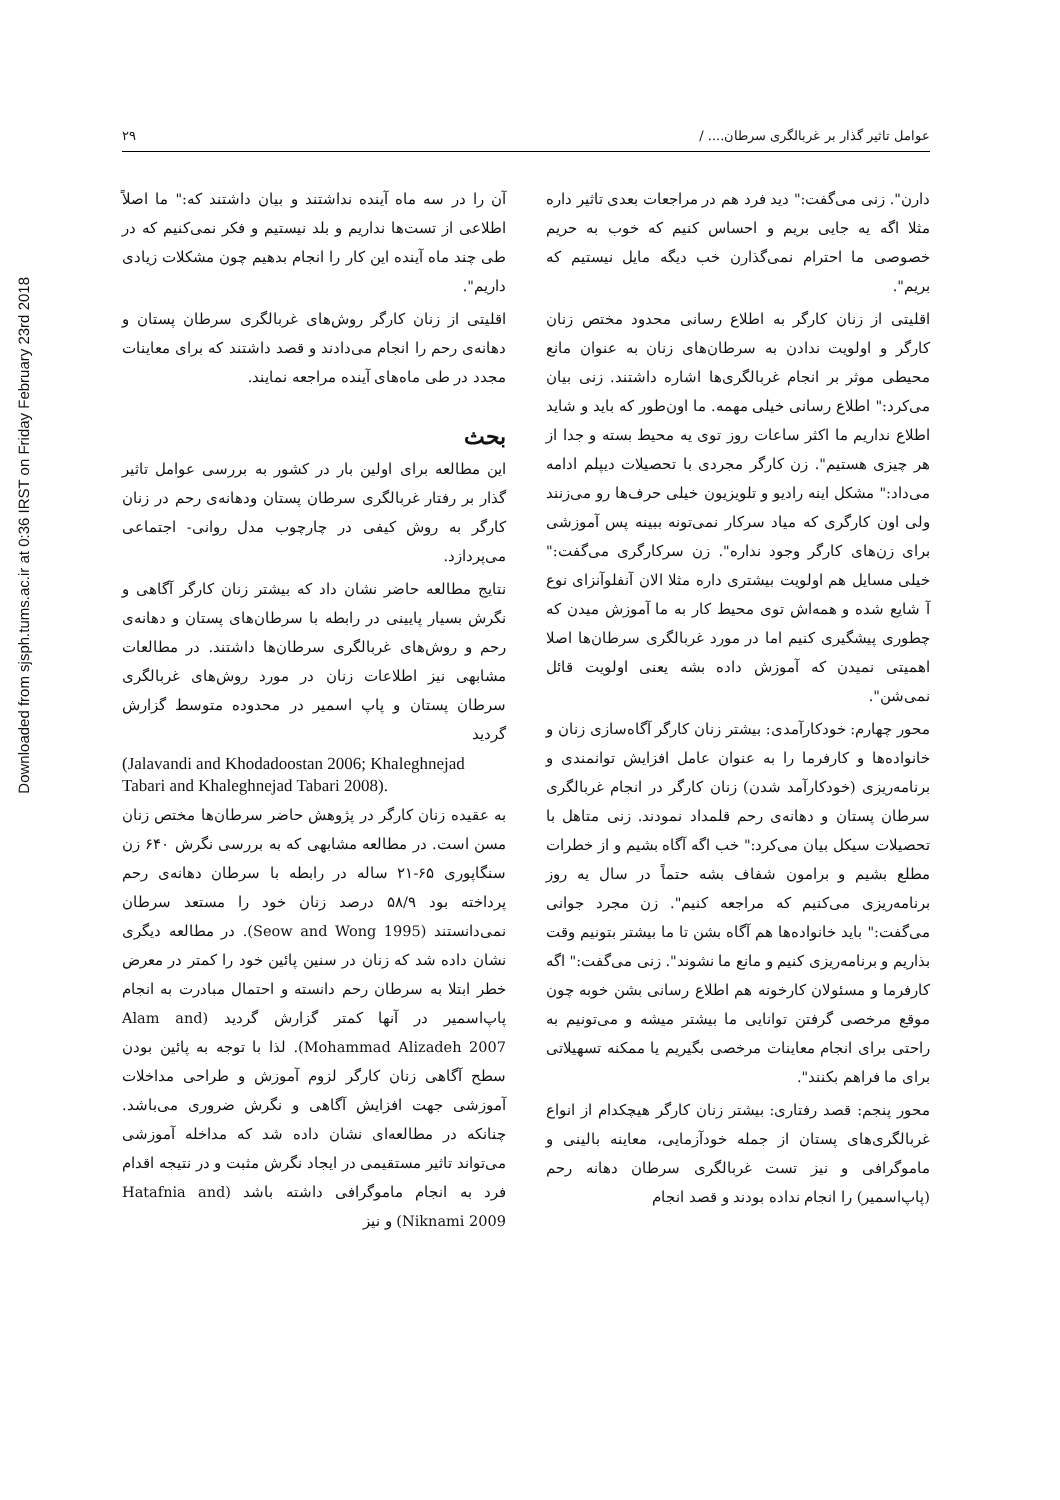Downloaded from sjsph.tums.ac.ir at 0:36 IRST on Friday February 23rd 2018
عوامل تاثیر گذار بر غربالگری سرطان.... / ۲۹
دارن". زنی می‌گفت:" دید فرد هم در مراجعات بعدی تاثیر داره مثلا اگه یه جایی بریم و احساس کنیم که خوب به حریم خصوصی ما احترام نمی‌گذارن خب دیگه مایل نیستیم که بریم".
اقلیتی از زنان کارگر به اطلاع رسانی محدود مختص زنان کارگر و اولویت ندادن به سرطان‌های زنان به عنوان مانع محیطی موثر بر انجام غربالگری‌ها اشاره داشتند. زنی بیان می‌کرد:" اطلاع رسانی خیلی مهمه. ما اون‌طور که باید و شاید اطلاع نداریم ما اکثر ساعات روز توی یه محیط بسته و جدا از هر چیزی هستیم". زن کارگر مجردی با تحصیلات دیپلم ادامه می‌داد:" مشکل اینه رادیو و تلویزیون خیلی حرف‌ها رو می‌زنند ولی اون کارگری که میاد سرکار نمی‌تونه ببینه پس آموزشی برای زن‌های کارگر وجود نداره". زن سرکارگری می‌گفت:" خیلی مسایل هم اولویت بیشتری داره مثلا الان آنفلوآنزای نوع آ شایع شده و همه‌اش توی محیط کار به ما آموزش میدن که چطوری پیشگیری کنیم اما در مورد غربالگری سرطان‌ها اصلا اهمیتی نمیدن که آموزش داده بشه یعنی اولویت قائل نمی‌شن".
محور چهارم: خودکارآمدی: بیشتر زنان کارگر آگاه‌سازی زنان و خانواده‌ها و کارفرما را به عنوان عامل افزایش توانمندی و برنامه‌ریزی (خودکارآمد شدن) زنان کارگر در انجام غربالگری سرطان پستان و دهانه‌ی رحم قلمداد نمودند. زنی متاهل با تحصیلات سیکل بیان می‌کرد:" خب اگه آگاه بشیم و از خطرات مطلع بشیم و برامون شفاف بشه حتماً در سال یه روز برنامه‌ریزی می‌کنیم که مراجعه کنیم". زن مجرد جوانی می‌گفت:" باید خانواده‌ها هم آگاه بشن تا ما بیشتر بتونیم وقت بذاریم و برنامه‌ریزی کنیم و مانع ما نشوند". زنی می‌گفت:" اگه کارفرما و مسئولان کارخونه هم اطلاع رسانی بشن خوبه چون موقع مرخصی گرفتن توانایی ما بیشتر میشه و می‌تونیم به راحتی برای انجام معاینات مرخصی بگیریم یا ممکنه تسهیلاتی برای ما فراهم بکنند".
محور پنجم: قصد رفتاری: بیشتر زنان کارگر هیچکدام از انواع غربالگری‌های پستان از جمله خودآزمایی، معاینه بالینی و ماموگرافی و نیز تست غربالگری سرطان دهانه رحم (پاپ‌اسمیر) را انجام نداده بودند و قصد انجام
آن را در سه ماه آینده نداشتند و بیان داشتند که:" ما اصلاً اطلاعی از تست‌ها نداریم و بلد نیستیم و فکر نمی‌کنیم که در طی چند ماه آینده این کار را انجام بدهیم چون مشکلات زیادی داریم".
اقلیتی از زنان کارگر روش‌های غربالگری سرطان پستان و دهانه‌ی رحم را انجام می‌دادند و قصد داشتند که برای معاینات مجدد در طی ماه‌های آینده مراجعه نمایند.
بحث
این مطالعه برای اولین بار در کشور به بررسی عوامل تاثیر گذار بر رفتار غربالگری سرطان پستان ودهانه‌ی رحم در زنان کارگر به روش کیفی در چارچوب مدل روانی- اجتماعی می‌پردازد.
نتایج مطالعه حاضر نشان داد که بیشتر زنان کارگر آگاهی و نگرش بسیار پایینی در رابطه با سرطان‌های پستان و دهانه‌ی رحم و روش‌های غربالگری سرطان‌ها داشتند. در مطالعات مشابهی نیز اطلاعات زنان در مورد روش‌های غربالگری سرطان پستان و پاپ اسمیر در محدوده متوسط گزارش گردید
(Jalavandi and Khodadoostan 2006; Khaleghnejad Tabari and Khaleghnejad Tabari 2008).
به عقیده زنان کارگر در پژوهش حاضر سرطان‌ها مختص زنان مسن است. در مطالعه مشابهی که به بررسی نگرش ۶۴۰ زن سنگاپوری ۶۵-۲۱ ساله در رابطه با سرطان دهانه‌ی رحم پرداخته بود ۵۸/۹ درصد زنان خود را مستعد سرطان نمی‌دانستند (Seow and Wong 1995). در مطالعه دیگری نشان داده شد که زنان در سنین پائین خود را کمتر در معرض خطر ابتلا به سرطان رحم دانسته و احتمال مبادرت به انجام پاپ‌اسمیر در آنها کمتر گزارش گردید (Alam and Mohammad Alizadeh 2007). لذا با توجه به پائین بودن سطح آگاهی زنان کارگر لزوم آموزش و طراحی مداخلات آموزشی جهت افزایش آگاهی و نگرش ضروری می‌باشد. چنانکه در مطالعه‌ای نشان داده شد که مداخله آموزشی می‌تواند تاثیر مستقیمی در ایجاد نگرش مثبت و در نتیجه اقدام فرد به انجام ماموگرافی داشته باشد (Hatafnia and Niknami 2009) و نیز